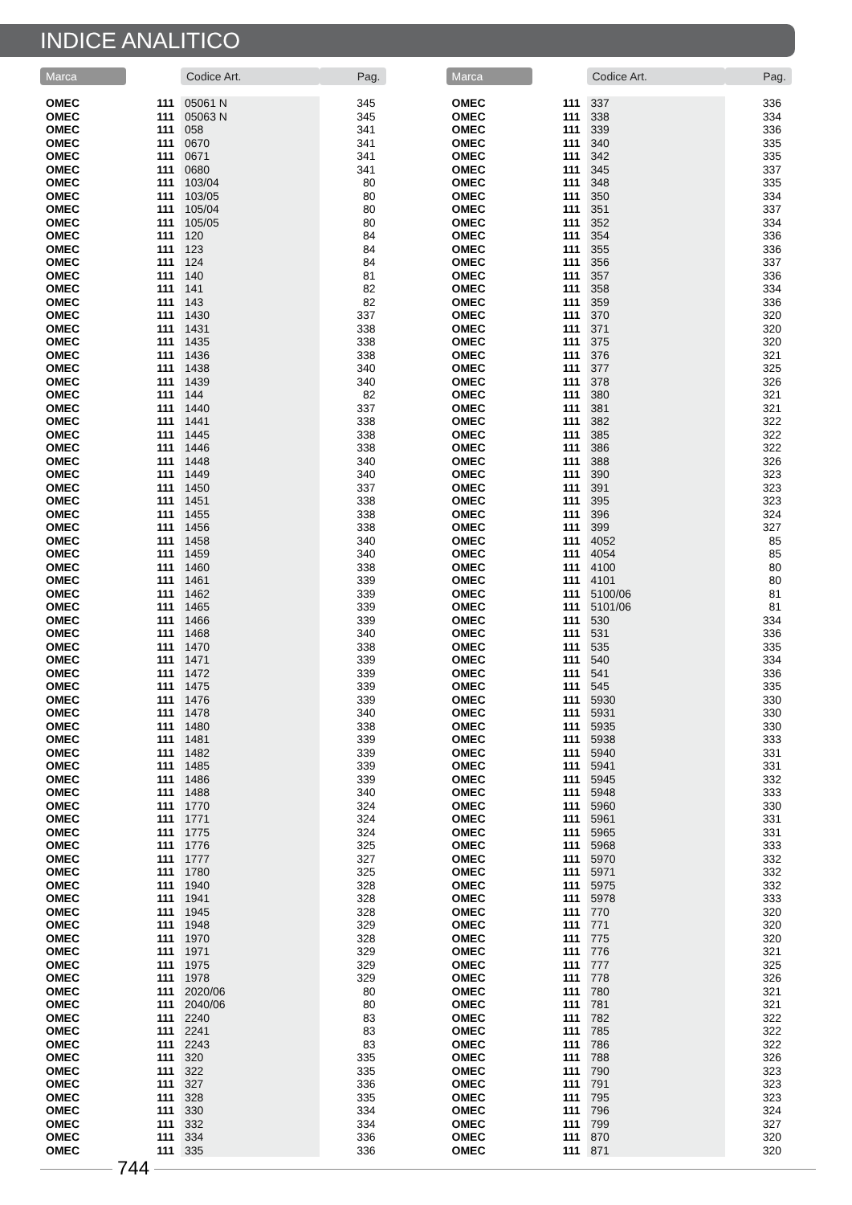INDICE ANALITICO
| Marca | | Codice Art. | Pag. |
| --- | --- | --- | --- |
| OMEC | 111 | 05061 N | 345 |
| OMEC | 111 | 05063 N | 345 |
| OMEC | 111 | 058 | 341 |
| OMEC | 111 | 0670 | 341 |
| OMEC | 111 | 0671 | 341 |
| OMEC | 111 | 0680 | 341 |
| OMEC | 111 | 103/04 | 80 |
| OMEC | 111 | 103/05 | 80 |
| OMEC | 111 | 105/04 | 80 |
| OMEC | 111 | 105/05 | 80 |
| OMEC | 111 | 120 | 84 |
| OMEC | 111 | 123 | 84 |
| OMEC | 111 | 124 | 84 |
| OMEC | 111 | 140 | 81 |
| OMEC | 111 | 141 | 82 |
| OMEC | 111 | 143 | 82 |
| OMEC | 111 | 1430 | 337 |
| OMEC | 111 | 1431 | 338 |
| OMEC | 111 | 1435 | 338 |
| OMEC | 111 | 1436 | 338 |
| OMEC | 111 | 1438 | 340 |
| OMEC | 111 | 1439 | 340 |
| OMEC | 111 | 144 | 82 |
| OMEC | 111 | 1440 | 337 |
| OMEC | 111 | 1441 | 338 |
| OMEC | 111 | 1445 | 338 |
| OMEC | 111 | 1446 | 338 |
| OMEC | 111 | 1448 | 340 |
| OMEC | 111 | 1449 | 340 |
| OMEC | 111 | 1450 | 337 |
| OMEC | 111 | 1451 | 338 |
| OMEC | 111 | 1455 | 338 |
| OMEC | 111 | 1456 | 338 |
| OMEC | 111 | 1458 | 340 |
| OMEC | 111 | 1459 | 340 |
| OMEC | 111 | 1460 | 338 |
| OMEC | 111 | 1461 | 339 |
| OMEC | 111 | 1462 | 339 |
| OMEC | 111 | 1465 | 339 |
| OMEC | 111 | 1466 | 339 |
| OMEC | 111 | 1468 | 340 |
| OMEC | 111 | 1470 | 338 |
| OMEC | 111 | 1471 | 339 |
| OMEC | 111 | 1472 | 339 |
| OMEC | 111 | 1475 | 339 |
| OMEC | 111 | 1476 | 339 |
| OMEC | 111 | 1478 | 340 |
| OMEC | 111 | 1480 | 338 |
| OMEC | 111 | 1481 | 339 |
| OMEC | 111 | 1482 | 339 |
| OMEC | 111 | 1485 | 339 |
| OMEC | 111 | 1486 | 339 |
| OMEC | 111 | 1488 | 340 |
| OMEC | 111 | 1770 | 324 |
| OMEC | 111 | 1771 | 324 |
| OMEC | 111 | 1775 | 324 |
| OMEC | 111 | 1776 | 325 |
| OMEC | 111 | 1777 | 327 |
| OMEC | 111 | 1780 | 325 |
| OMEC | 111 | 1940 | 328 |
| OMEC | 111 | 1941 | 328 |
| OMEC | 111 | 1945 | 328 |
| OMEC | 111 | 1948 | 329 |
| OMEC | 111 | 1970 | 328 |
| OMEC | 111 | 1971 | 329 |
| OMEC | 111 | 1975 | 329 |
| OMEC | 111 | 1978 | 329 |
| OMEC | 111 | 2020/06 | 80 |
| OMEC | 111 | 2040/06 | 80 |
| OMEC | 111 | 2240 | 83 |
| OMEC | 111 | 2241 | 83 |
| OMEC | 111 | 2243 | 83 |
| OMEC | 111 | 320 | 335 |
| OMEC | 111 | 322 | 335 |
| OMEC | 111 | 327 | 336 |
| OMEC | 111 | 328 | 335 |
| OMEC | 111 | 330 | 334 |
| OMEC | 111 | 332 | 334 |
| OMEC | 111 | 334 | 336 |
| OMEC | 111 | 335 | 336 |
| Marca | | Codice Art. | Pag. |
| --- | --- | --- | --- |
| OMEC | 111 | 337 | 336 |
| OMEC | 111 | 338 | 334 |
| OMEC | 111 | 339 | 336 |
| OMEC | 111 | 340 | 335 |
| OMEC | 111 | 342 | 335 |
| OMEC | 111 | 345 | 337 |
| OMEC | 111 | 348 | 335 |
| OMEC | 111 | 350 | 334 |
| OMEC | 111 | 351 | 337 |
| OMEC | 111 | 352 | 334 |
| OMEC | 111 | 354 | 336 |
| OMEC | 111 | 355 | 336 |
| OMEC | 111 | 356 | 337 |
| OMEC | 111 | 357 | 336 |
| OMEC | 111 | 358 | 334 |
| OMEC | 111 | 359 | 336 |
| OMEC | 111 | 370 | 320 |
| OMEC | 111 | 371 | 320 |
| OMEC | 111 | 375 | 320 |
| OMEC | 111 | 376 | 321 |
| OMEC | 111 | 377 | 325 |
| OMEC | 111 | 378 | 326 |
| OMEC | 111 | 380 | 321 |
| OMEC | 111 | 381 | 321 |
| OMEC | 111 | 382 | 322 |
| OMEC | 111 | 385 | 322 |
| OMEC | 111 | 386 | 322 |
| OMEC | 111 | 388 | 326 |
| OMEC | 111 | 390 | 323 |
| OMEC | 111 | 391 | 323 |
| OMEC | 111 | 395 | 323 |
| OMEC | 111 | 396 | 324 |
| OMEC | 111 | 399 | 327 |
| OMEC | 111 | 4052 | 85 |
| OMEC | 111 | 4054 | 85 |
| OMEC | 111 | 4100 | 80 |
| OMEC | 111 | 4101 | 80 |
| OMEC | 111 | 5100/06 | 81 |
| OMEC | 111 | 5101/06 | 81 |
| OMEC | 111 | 530 | 334 |
| OMEC | 111 | 531 | 336 |
| OMEC | 111 | 535 | 335 |
| OMEC | 111 | 540 | 334 |
| OMEC | 111 | 541 | 336 |
| OMEC | 111 | 545 | 335 |
| OMEC | 111 | 5930 | 330 |
| OMEC | 111 | 5931 | 330 |
| OMEC | 111 | 5935 | 330 |
| OMEC | 111 | 5938 | 333 |
| OMEC | 111 | 5940 | 331 |
| OMEC | 111 | 5941 | 331 |
| OMEC | 111 | 5945 | 332 |
| OMEC | 111 | 5948 | 333 |
| OMEC | 111 | 5960 | 330 |
| OMEC | 111 | 5961 | 331 |
| OMEC | 111 | 5965 | 331 |
| OMEC | 111 | 5968 | 333 |
| OMEC | 111 | 5970 | 332 |
| OMEC | 111 | 5971 | 332 |
| OMEC | 111 | 5975 | 332 |
| OMEC | 111 | 5978 | 333 |
| OMEC | 111 | 770 | 320 |
| OMEC | 111 | 771 | 320 |
| OMEC | 111 | 775 | 320 |
| OMEC | 111 | 776 | 321 |
| OMEC | 111 | 777 | 325 |
| OMEC | 111 | 778 | 326 |
| OMEC | 111 | 780 | 321 |
| OMEC | 111 | 781 | 321 |
| OMEC | 111 | 782 | 322 |
| OMEC | 111 | 785 | 322 |
| OMEC | 111 | 786 | 322 |
| OMEC | 111 | 788 | 326 |
| OMEC | 111 | 790 | 323 |
| OMEC | 111 | 791 | 323 |
| OMEC | 111 | 795 | 323 |
| OMEC | 111 | 796 | 324 |
| OMEC | 111 | 799 | 327 |
| OMEC | 111 | 870 | 320 |
| OMEC | 111 | 871 | 320 |
744